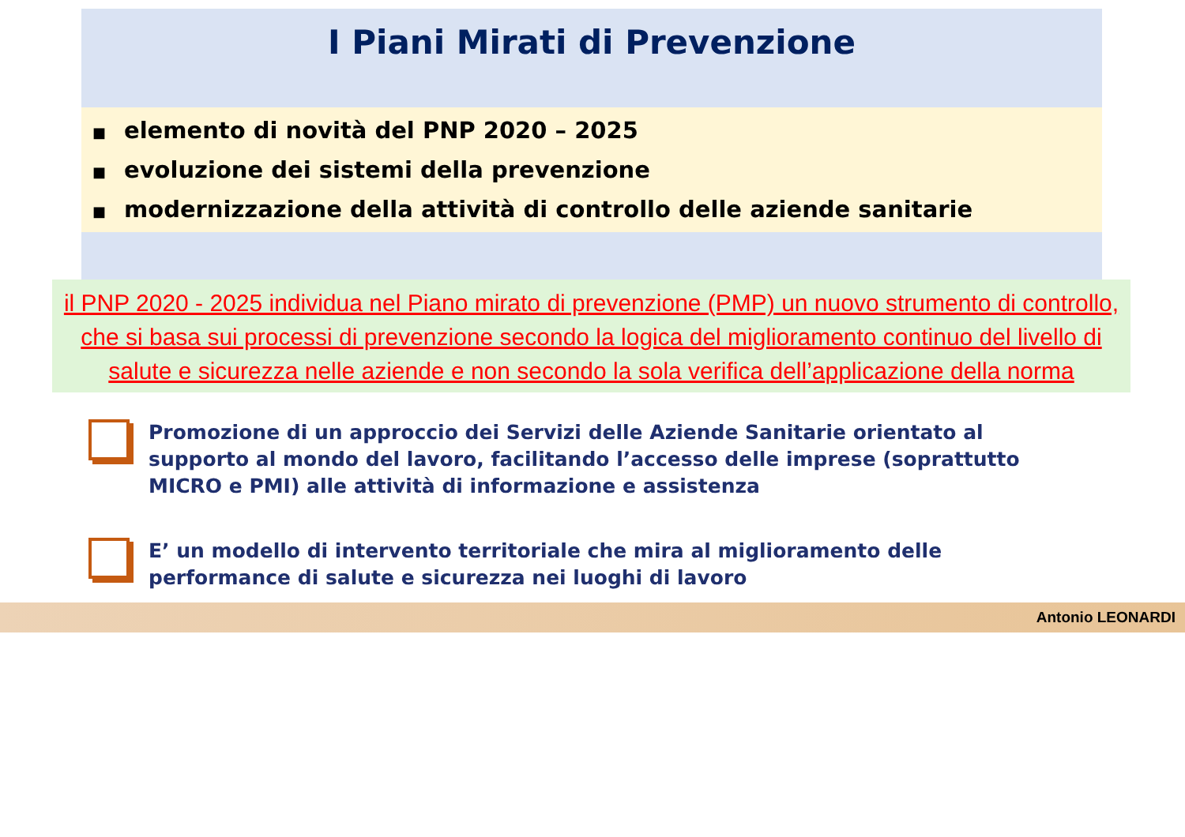I Piani Mirati di Prevenzione
■ elemento di novità del PNP 2020 – 2025
■ evoluzione dei sistemi della prevenzione
■ modernizzazione della attività di controllo delle aziende sanitarie
il PNP 2020 - 2025 individua nel Piano mirato di prevenzione (PMP) un nuovo strumento di controllo, che si basa sui processi di prevenzione secondo la logica del miglioramento continuo del livello di salute e sicurezza nelle aziende e non secondo la sola verifica dell’applicazione della norma
Promozione di un approccio dei Servizi delle Aziende Sanitarie orientato al supporto al mondo del lavoro, facilitando l’accesso delle imprese (soprattutto MICRO e PMI) alle attività di informazione e assistenza
E’ un modello di intervento territoriale che mira al miglioramento delle performance di salute e sicurezza nei luoghi di lavoro
Antonio LEONARDI